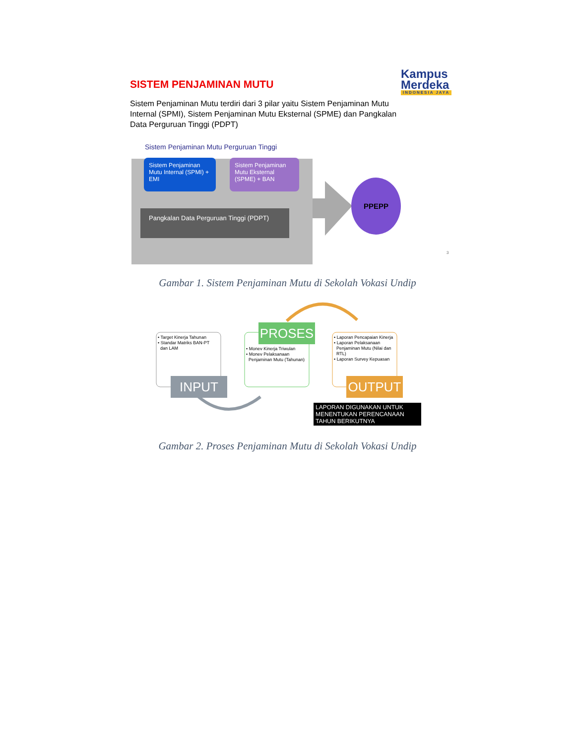SISTEM PENJAMINAN MUTU
Kampus
Merdeka
INDONESIA JAYA
Sistem Penjaminan Mutu terdiri dari 3 pilar yaitu Sistem Penjaminan Mutu Internal (SPMI), Sistem Penjaminan Mutu Eksternal (SPME) dan Pangkalan Data Perguruan Tinggi (PDPT)
Sistem Penjaminan Mutu Perguruan Tinggi
Sistem Penjaminan Mutu Internal (SPMI) + EMI
Sistem Penjaminan Mutu Eksternal (SPME) + BAN
Pangkalan Data Perguruan Tinggi (PDPT)
PPEPP
3
Gambar 1. Sistem Penjaminan Mutu di Sekolah Vokasi Undip
• Target Kinerja Tahunan
• Standar Matriks BAN-PT
dan LAM
• Monev Kinerja Triwulan
• Monev Pelaksanaan
Penjaminan Mutu (Tahunan)
• Laporan Pencapaian Kinerja
• Laporan Pelaksanaan
Penjaminan Mutu (Nilai dan
RTL)
• Laporan Survey Kepuasan
PROSES
INPUT OUTPUT
LAPORAN DIGUNAKAN UNTUK MENENTUKAN PERENCANAAN TAHUN BERIKUTNYA
Gambar 2. Proses Penjaminan Mutu di Sekolah Vokasi Undip